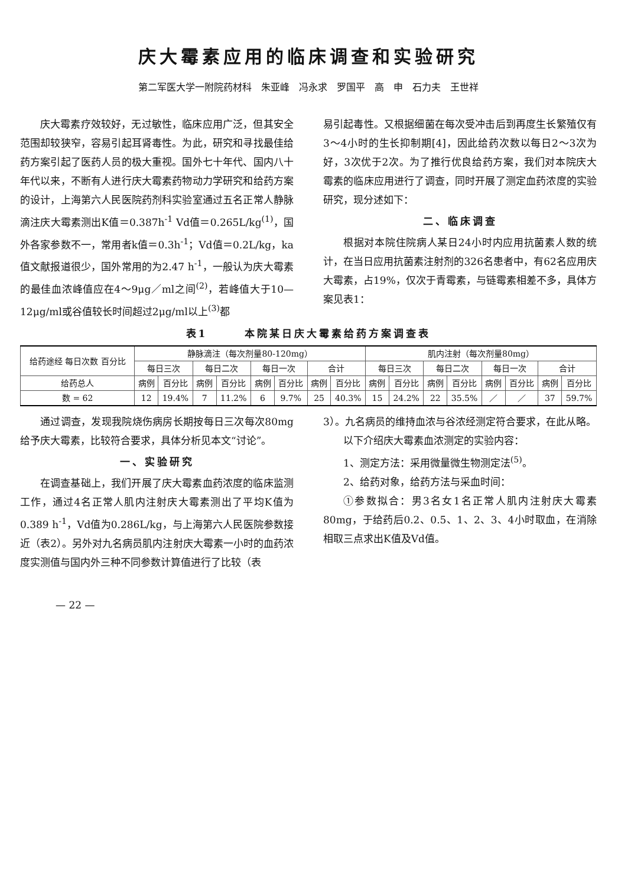庆大霉素应用的临床调查和实验研究
第二军医大学一附院药材科　朱亚峰　冯永求　罗国平　高　申　石力夫　王世祥
庆大霉素疗效较好，无过敏性，临床应用广泛，但其安全范围却较狭窄，容易引起耳肾毒性。为此，研究和寻找最佳给药方案引起了医药人员的极大重视。国外七十年代、国内八十年代以来，不断有人进行庆大霉素药物动力学研究和给药方案的设计，上海第六人民医院药剂科实验室通过五名正常人静脉滴注庆大霉素测出K值＝0.387h<sup>-1</sup> Vd值＝0.265L/kg<sup>(1)</sup>，国外各家参数不一，常用者k值＝0.3h<sup>-1</sup>；Vd值＝0.2L/kg，ka值文献报道很少，国外常用的为2.47 h<sup>-1</sup>，一般认为庆大霉素的最佳血浓峰值应在4～9μg／ml之间<sup>(2)</sup>，若峰值大于10—12μg/ml或谷值较长时间超过2μg/ml以上<sup>(3)</sup>都
易引起毒性。又根据细菌在每次受冲击后到再度生长繁殖仅有3～4小时的生长抑制期[4]，因此给药次数以每日2～3次为好，3次优于2次。为了推行优良给药方案，我们对本院庆大霉素的临床应用进行了调查，同时开展了测定血药浓度的实验研究，现分述如下：
二、临床调查
根据对本院住院病人某日24小时内应用抗菌素人数的统计，在当日应用抗菌素注射剂的326名患者中，有62名应用庆大霉素，占19%，仅次于青霉素，与链霉素相差不多，具体方案见表1：
表1　　　本院某日庆大霉素给药方案调查表
| 给药途经 每日次数 百分比 | 静脉滴注（每次剂量80-120mg） | | | | | | | | 肌内注射（每次剂量80mg） | | | | | | | |
| --- | --- | --- | --- | --- | --- | --- | --- | --- | --- | --- | --- | --- | --- | --- | --- | --- |
| | 每日三次 | | 每日二次 | | 每日一次 | | 合计 | | 每日三次 | | 每日二次 | | 每日一次 | | 合计 | |
| 给药总人 | 病例 | 百分比 | 病例 | 百分比 | 病例 | 百分比 | 病例 | 百分比 | 病例 | 百分比 | 病例 | 百分比 | 病例 | 百分比 | 病例 | 百分比 |
| 数 = 62 | 12 | 19.4% | 7 | 11.2% | 6 | 9.7% | 25 | 40.3% | 15 | 24.2% | 22 | 35.5% | ／ | ／ | 37 | 59.7% |
通过调查，发现我院烧伤病房长期按每日三次每次80mg给予庆大霉素，比较符合要求，具体分析见本文“讨论”。
一、实验研究
在调查基础上，我们开展了庆大霉素血药浓度的临床监测工作，通过4名正常人肌内注射庆大霉素测出了平均K值为0.389 h<sup>-1</sup>，Vd值为0.286L/kg，与上海第六人民医院参数接近（表2）。另外对九名病员肌内注射庆大霉素一小时的血药浓度实测值与国内外三种不同参数计算值进行了比较（表
3）。九名病员的维持血浓与谷浓经测定符合要求，在此从略。
以下介绍庆大霉素血浓测定的实验内容：
1、测定方法：采用微量微生物测定法<sup>(5)</sup>。
2、给药对象，给药方法与采血时间：
①参数拟合：男3名女1名正常人肌内注射庆大霉素80mg，于给药后0.2、0.5、1、2、3、4小时取血，在消除相取三点求出K值及Vd值。
— 22 —